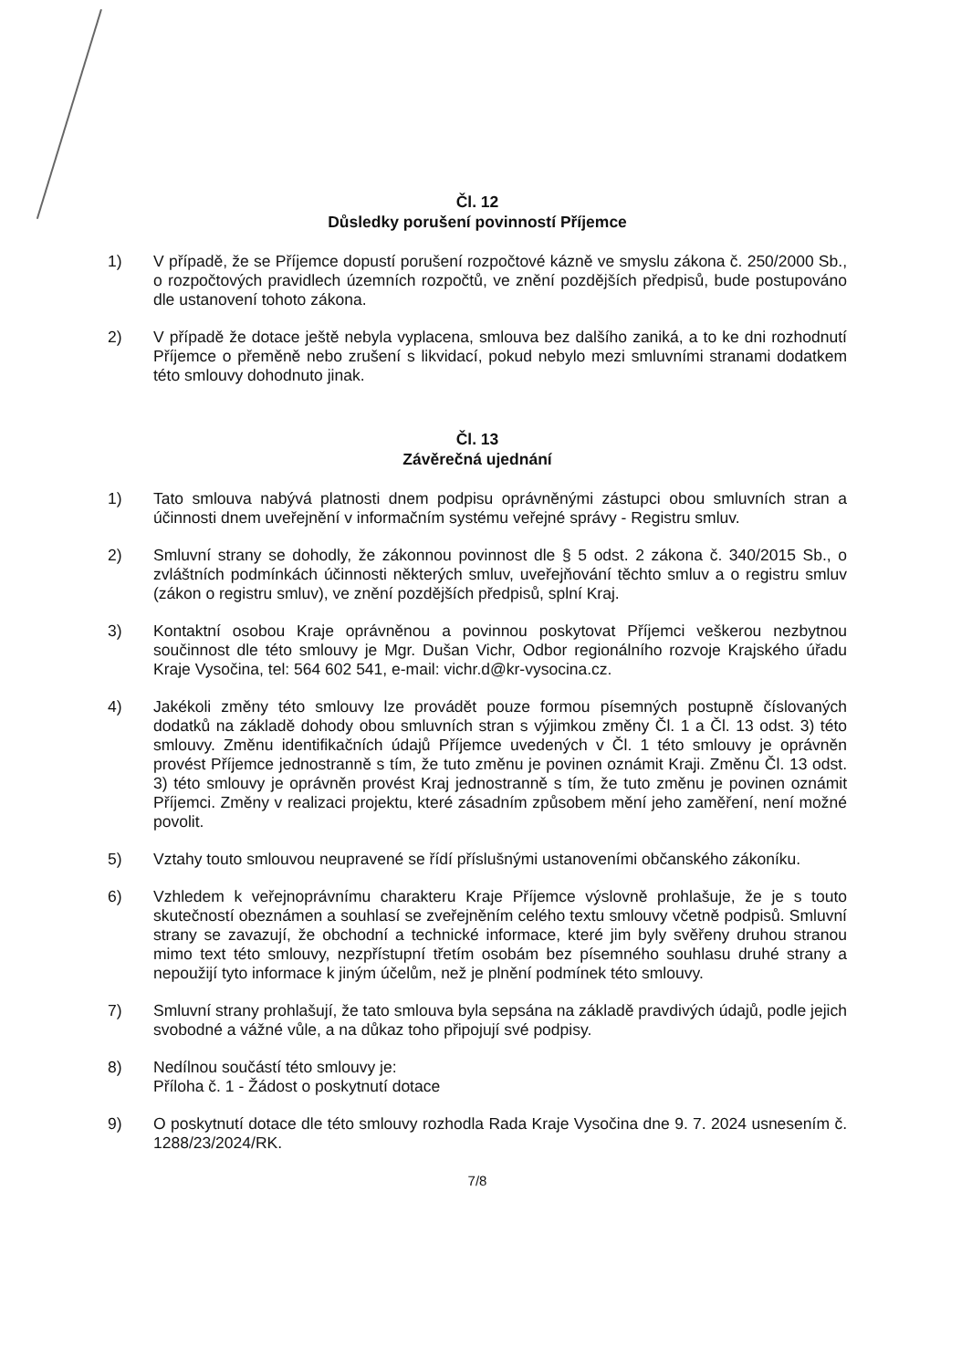Čl. 12
Důsledky porušení povinností Příjemce
1) V případě, že se Příjemce dopustí porušení rozpočtové kázně ve smyslu zákona č. 250/2000 Sb., o rozpočtových pravidlech územních rozpočtů, ve znění pozdějších předpisů, bude postupováno dle ustanovení tohoto zákona.
2) V případě že dotace ještě nebyla vyplacena, smlouva bez dalšího zaniká, a to ke dni rozhodnutí Příjemce o přeměně nebo zrušení s likvidací, pokud nebylo mezi smluvními stranami dodatkem této smlouvy dohodnuto jinak.
Čl. 13
Závěrečná ujednání
1) Tato smlouva nabývá platnosti dnem podpisu oprávněnými zástupci obou smluvních stran a účinnosti dnem uveřejnění v informačním systému veřejné správy - Registru smluv.
2) Smluvní strany se dohodly, že zákonnou povinnost dle § 5 odst. 2 zákona č. 340/2015 Sb., o zvláštních podmínkách účinnosti některých smluv, uveřejňování těchto smluv a o registru smluv (zákon o registru smluv), ve znění pozdějších předpisů, splní Kraj.
3) Kontaktní osobou Kraje oprávněnou a povinnou poskytovat Příjemci veškerou nezbytnou součinnost dle této smlouvy je Mgr. Dušan Vichr, Odbor regionálního rozvoje Krajského úřadu Kraje Vysočina, tel: 564 602 541, e-mail: vichr.d@kr-vysocina.cz.
4) Jakékoli změny této smlouvy lze provádět pouze formou písemných postupně číslovaných dodatků na základě dohody obou smluvních stran s výjimkou změny Čl. 1 a Čl. 13 odst. 3) této smlouvy. Změnu identifikačních údajů Příjemce uvedených v Čl. 1 této smlouvy je oprávněn provést Příjemce jednostranně s tím, že tuto změnu je povinen oznámit Kraji. Změnu Čl. 13 odst. 3) této smlouvy je oprávněn provést Kraj jednostranně s tím, že tuto změnu je povinen oznámit Příjemci. Změny v realizaci projektu, které zásadním způsobem mění jeho zaměření, není možné povolit.
5) Vztahy touto smlouvou neupravené se řídí příslušnými ustanoveními občanského zákoníku.
6) Vzhledem k veřejnoprávnímu charakteru Kraje Příjemce výslovně prohlašuje, že je s touto skutečností obeznámen a souhlasí se zveřejněním celého textu smlouvy včetně podpisů. Smluvní strany se zavazují, že obchodní a technické informace, které jim byly svěřeny druhou stranou mimo text této smlouvy, nezpřístupní třetím osobám bez písemného souhlasu druhé strany a nepoužijí tyto informace k jiným účelům, než je plnění podmínek této smlouvy.
7) Smluvní strany prohlašují, že tato smlouva byla sepsána na základě pravdivých údajů, podle jejich svobodné a vážné vůle, a na důkaz toho připojují své podpisy.
8) Nedílnou součástí této smlouvy je:
Příloha č. 1 - Žádost o poskytnutí dotace
9) O poskytnutí dotace dle této smlouvy rozhodla Rada Kraje Vysočina dne 9. 7. 2024 usnesením č. 1288/23/2024/RK.
7/8